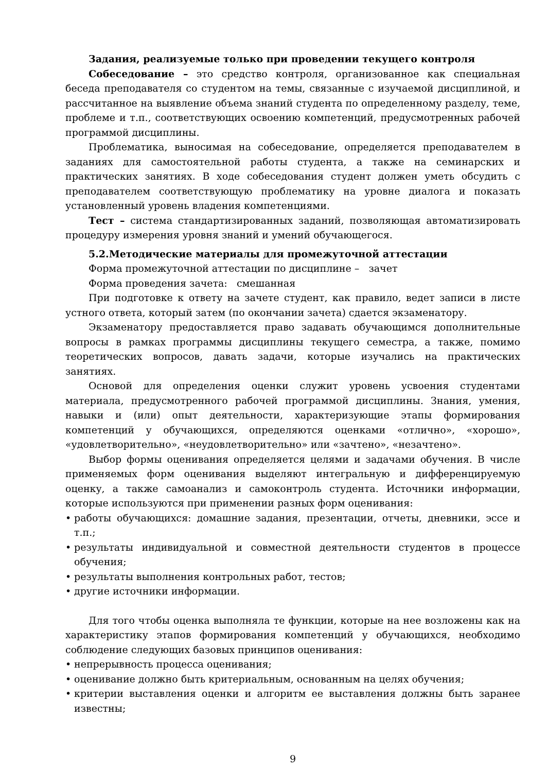Задания, реализуемые только при проведении текущего контроля
Собеседование – это средство контроля, организованное как специальная беседа преподавателя со студентом на темы, связанные с изучаемой дисциплиной, и рассчитанное на выявление объема знаний студента по определенному разделу, теме, проблеме и т.п., соответствующих освоению компетенций, предусмотренных рабочей программой дисциплины.
Проблематика, выносимая на собеседование, определяется преподавателем в заданиях для самостоятельной работы студента, а также на семинарских и практических занятиях. В ходе собеседования студент должен уметь обсудить с преподавателем соответствующую проблематику на уровне диалога и показать установленный уровень владения компетенциями.
Тест – система стандартизированных заданий, позволяющая автоматизировать процедуру измерения уровня знаний и умений обучающегося.
5.2.Методические материалы для промежуточной аттестации
Форма промежуточной аттестации по дисциплине – зачет
Форма проведения зачета: смешанная
При подготовке к ответу на зачете студент, как правило, ведет записи в листе устного ответа, который затем (по окончании зачета) сдается экзаменатору.
Экзаменатору предоставляется право задавать обучающимся дополнительные вопросы в рамках программы дисциплины текущего семестра, а также, помимо теоретических вопросов, давать задачи, которые изучались на практических занятиях.
Основой для определения оценки служит уровень усвоения студентами материала, предусмотренного рабочей программой дисциплины. Знания, умения, навыки и (или) опыт деятельности, характеризующие этапы формирования компетенций у обучающихся, определяются оценками «отлично», «хорошо», «удовлетворительно», «неудовлетворительно» или «зачтено», «незачтено».
Выбор формы оценивания определяется целями и задачами обучения. В числе применяемых форм оценивания выделяют интегральную и дифференцируемую оценку, а также самоанализ и самоконтроль студента. Источники информации, которые используются при применении разных форм оценивания:
• работы обучающихся: домашние задания, презентации, отчеты, дневники, эссе и т.п.;
• результаты индивидуальной и совместной деятельности студентов в процессе обучения;
• результаты выполнения контрольных работ, тестов;
• другие источники информации.
Для того чтобы оценка выполняла те функции, которые на нее возложены как на характеристику этапов формирования компетенций у обучающихся, необходимо соблюдение следующих базовых принципов оценивания:
• непрерывность процесса оценивания;
• оценивание должно быть критериальным, основанным на целях обучения;
• критерии выставления оценки и алгоритм ее выставления должны быть заранее известны;
9